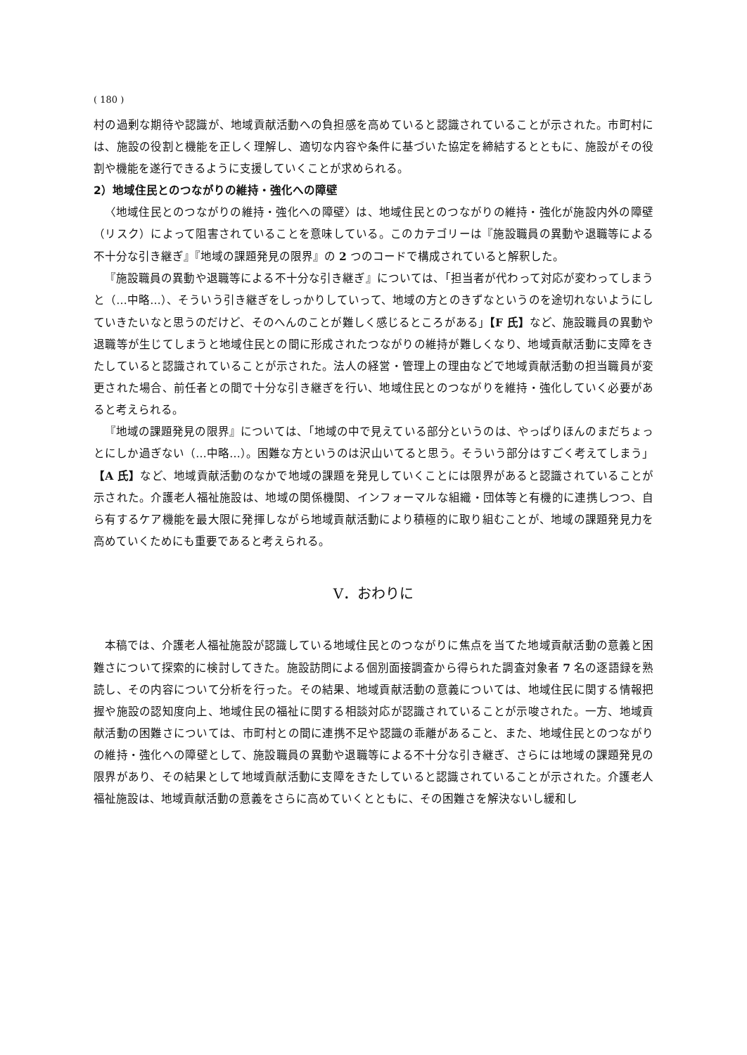( 180 )
村の過剰な期待や認識が、地域貢献活動への負担感を高めていると認識されていることが示された。市町村には、施設の役割と機能を正しく理解し、適切な内容や条件に基づいた協定を締結するとともに、施設がその役割や機能を遂行できるように支援していくことが求められる。
2）地域住民とのつながりの維持・強化への障壁
〈地域住民とのつながりの維持・強化への障壁〉は、地域住民とのつながりの維持・強化が施設内外の障壁（リスク）によって阻害されていることを意味している。このカテゴリーは『施設職員の異動や退職等による不十分な引き継ぎ』『地域の課題発見の限界』の 2 つのコードで構成されていると解釈した。
『施設職員の異動や退職等による不十分な引き継ぎ』については、「担当者が代わって対応が変わってしまうと（…中略…）、そういう引き継ぎをしっかりしていって、地域の方とのきずなというのを途切れないようにしていきたいなと思うのだけど、そのへんのことが難しく感じるところがある」【F 氏】など、施設職員の異動や退職等が生じてしまうと地域住民との間に形成されたつながりの維持が難しくなり、地域貢献活動に支障をきたしていると認識されていることが示された。法人の経営・管理上の理由などで地域貢献活動の担当職員が変更された場合、前任者との間で十分な引き継ぎを行い、地域住民とのつながりを維持・強化していく必要があると考えられる。
『地域の課題発見の限界』については、「地域の中で見えている部分というのは、やっぱりほんのまだちょっとにしか過ぎない（…中略…）。困難な方というのは沢山いてると思う。そういう部分はすごく考えてしまう」【A 氏】など、地域貢献活動のなかで地域の課題を発見していくことには限界があると認識されていることが示された。介護老人福祉施設は、地域の関係機関、インフォーマルな組織・団体等と有機的に連携しつつ、自ら有するケア機能を最大限に発揮しながら地域貢献活動により積極的に取り組むことが、地域の課題発見力を高めていくためにも重要であると考えられる。
Ⅴ．おわりに
本稿では、介護老人福祉施設が認識している地域住民とのつながりに焦点を当てた地域貢献活動の意義と困難さについて探索的に検討してきた。施設訪問による個別面接調査から得られた調査対象者 7 名の逐語録を熟読し、その内容について分析を行った。その結果、地域貢献活動の意義については、地域住民に関する情報把握や施設の認知度向上、地域住民の福祉に関する相談対応が認識されていることが示唆された。一方、地域貢献活動の困難さについては、市町村との間に連携不足や認識の乖離があること、また、地域住民とのつながりの維持・強化への障壁として、施設職員の異動や退職等による不十分な引き継ぎ、さらには地域の課題発見の限界があり、その結果として地域貢献活動に支障をきたしていると認識されていることが示された。介護老人福祉施設は、地域貢献活動の意義をさらに高めていくとともに、その困難さを解決ないし緩和し